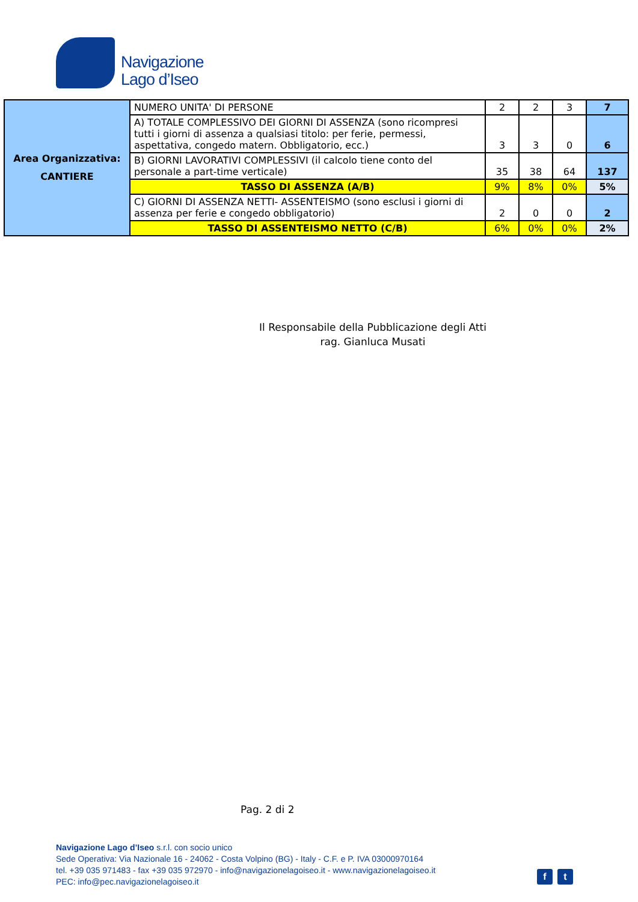Navigazione
Lago d’Iseo
| Area Organizzativa: CANTIERE | NUMERO UNITA' DI PERSONE | 2 | 2 | 3 | 7 |
| | A) TOTALE COMPLESSIVO DEI GIORNI DI ASSENZA (sono ricompresi tutti i giorni di assenza a qualsiasi titolo: per ferie, permessi, aspettativa, congedo matern. Obbligatorio, ecc.) | 3 | 3 | 0 | 6 |
| | B) GIORNI LAVORATIVI COMPLESSIVI (il calcolo tiene conto del personale a part-time verticale) | 35 | 38 | 64 | 137 |
| | TASSO DI ASSENZA (A/B) | 9% | 8% | 0% | 5% |
| | C) GIORNI DI ASSENZA NETTI- ASSENTEISMO (sono esclusi i giorni di assenza per ferie e congedo obbligatorio) | 2 | 0 | 0 | 2 |
| | TASSO DI ASSENTEISMO NETTO (C/B) | 6% | 0% | 0% | 2% |
Il Responsabile della Pubblicazione degli Atti
rag. Gianluca Musati
Pag. 2 di 2
Navigazione Lago d’Iseo s.r.l. con socio unico
Sede Operativa: Via Nazionale 16 - 24062 - Costa Volpino (BG) - Italy - C.F. e P. IVA 03000970164
tel. +39 035 971483 - fax +39 035 972970 - info@navigazionelagoiseo.it - www.navigazionelagoiseo.it
PEC: info@pec.navigazionelagoiseo.it
f t